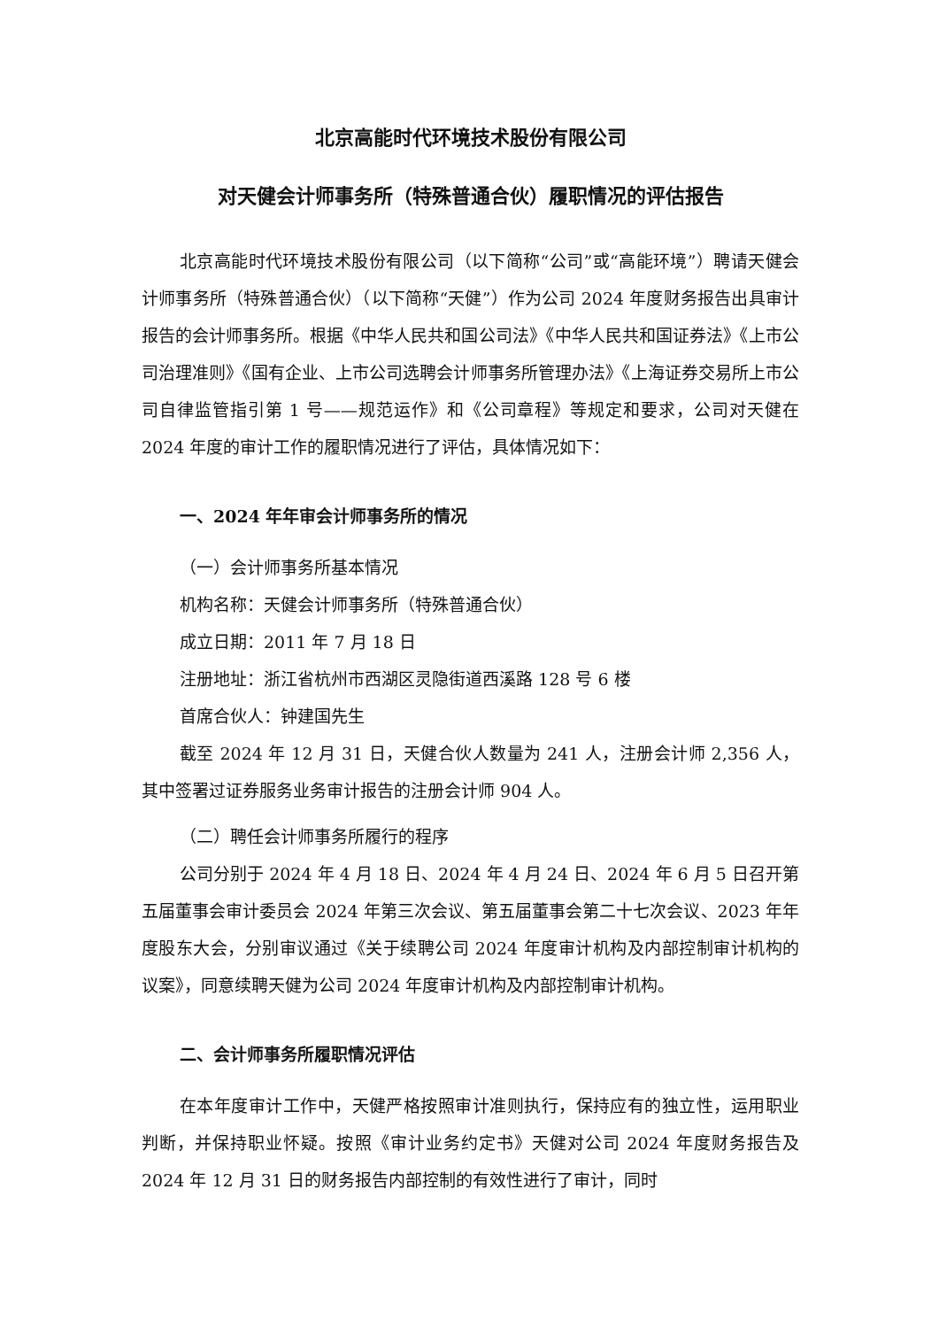北京高能时代环境技术股份有限公司
对天健会计师事务所（特殊普通合伙）履职情况的评估报告
北京高能时代环境技术股份有限公司（以下简称“公司”或“高能环境”）聘请天健会计师事务所（特殊普通合伙）（以下简称“天健”）作为公司 2024 年度财务报告出具审计报告的会计师事务所。根据《中华人民共和国公司法》《中华人民共和国证券法》《上市公司治理准则》《国有企业、上市公司选聘会计师事务所管理办法》《上海证券交易所上市公司自律监管指引第 1 号——规范运作》和《公司章程》等规定和要求，公司对天健在 2024 年度的审计工作的履职情况进行了评估，具体情况如下：
一、2024 年年审会计师事务所的情况
（一）会计师事务所基本情况
机构名称：天健会计师事务所（特殊普通合伙）
成立日期：2011 年 7 月 18 日
注册地址：浙江省杭州市西湖区灵隐街道西溪路 128 号 6 楼
首席合伙人：钟建国先生
截至 2024 年 12 月 31 日，天健合伙人数量为 241 人，注册会计师 2,356 人，其中签署过证券服务业务审计报告的注册会计师 904 人。
（二）聘任会计师事务所履行的程序
公司分别于 2024 年 4 月 18 日、2024 年 4 月 24 日、2024 年 6 月 5 日召开第五届董事会审计委员会 2024 年第三次会议、第五届董事会第二十七次会议、2023 年年度股东大会，分别审议通过《关于续聘公司 2024 年度审计机构及内部控制审计机构的议案》，同意续聘天健为公司 2024 年度审计机构及内部控制审计机构。
二、会计师事务所履职情况评估
在本年度审计工作中，天健严格按照审计准则执行，保持应有的独立性，运用职业判断，并保持职业怀疑。按照《审计业务约定书》天健对公司 2024 年度财务报告及 2024 年 12 月 31 日的财务报告内部控制的有效性进行了审计，同时